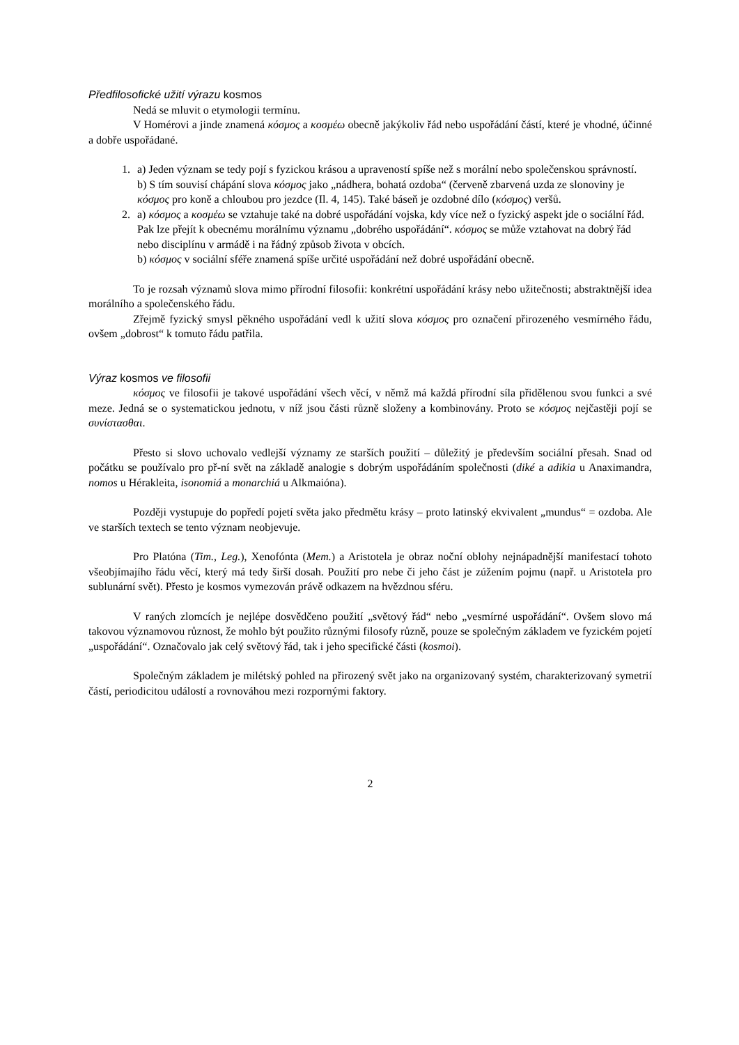Předfilosofické užití výrazu kosmos
Nedá se mluvit o etymologii termínu.
V Homérovi a jinde znamená κόσμος a κοσμέω obecně jakýkoliv řád nebo uspořádání částí, které je vhodné, účinné a dobře uspořádané.
1. a) Jeden význam se tedy pojí s fyzickou krásou a upraveností spíše než s morální nebo společenskou správností.
b) S tím souvisí chápání slova κόσμος jako „nádhera, bohatá ozdoba“ (červeně zbarvená uzda ze slonoviny je κόσμος pro koně a chloubou pro jezdce (Il. 4, 145). Také báseň je ozdobné dílo (κόσμος) veršů.
2. a) κόσμος a κοσμέω se vztahuje také na dobré uspořádání vojska, kdy více než o fyzický aspekt jde o sociální řád. Pak lze přejít k obecnému morálnímu významu „dobrého uspořádání“. κόσμος se může vztahovat na dobrý řád nebo disciplínu v armádě i na řádný způsob života v obcích.
b) κόσμος v sociální sféře znamená spíše určité uspořádání než dobré uspořádání obecně.
To je rozsah významů slova mimo přírodní filosofii: konkrétní uspořádání krásy nebo užitečnosti; abstraktnější idea morálního a společenského řádu.
Zřejmě fyzický smysl pěkného uspořádání vedl k užití slova κόσμος pro označení přirozeného vesmírného řádu, ovšem „dobrost“ k tomuto řádu patřila.
Výraz kosmos ve filosofii
κόσμος ve filosofii je takové uspořádání všech věcí, v němž má každá přírodní síla přidělenou svou funkci a své meze. Jedná se o systematickou jednotu, v níž jsou části různě složeny a kombinovány. Proto se κόσμος nejčastěji pojí se συνίστασθαι.
Přesto si slovo uchovalo vedlejší významy ze starších použití – důležitý je především sociální přesah. Snad od počátku se používalo pro př-ní svět na základě analogie s dobrým uspořádáním společnosti (diké a adikia u Anaximandra, nomos u Hérakleita, isonomiá a monarchiá u Alkmaióna).
Později vystupuje do popředí pojetí světa jako předmětu krásy – proto latinský ekvivalent „mundus“ = ozdoba. Ale ve starších textech se tento význam neobjevuje.
Pro Platóna (Tim., Leg.), Xenofónta (Mem.) a Aristotela je obraz noční oblohy nejnápadnější manifestací tohoto všeobjímajího řádu věcí, který má tedy širší dosah. Použití pro nebe či jeho část je zúžením pojmu (např. u Aristotela pro sublunární svět). Přesto je kosmos vymezován právě odkazem na hvězdnou sféru.
V raných zlomcích je nejlépe dosvědčeno použití „světový řád“ nebo „vesmírné uspořádání“. Ovšem slovo má takovou významovou různost, že mohlo být použito různými filosofy různě, pouze se společným základem ve fyzickém pojetí „uspořádání“. Označovalo jak celý světový řád, tak i jeho specifické části (kosmoi).
Společným základem je milétský pohled na přirozený svět jako na organizovaný systém, charakterizovaný symetrií částí, periodicitou událostí a rovnováhou mezi rozpornými faktory.
2